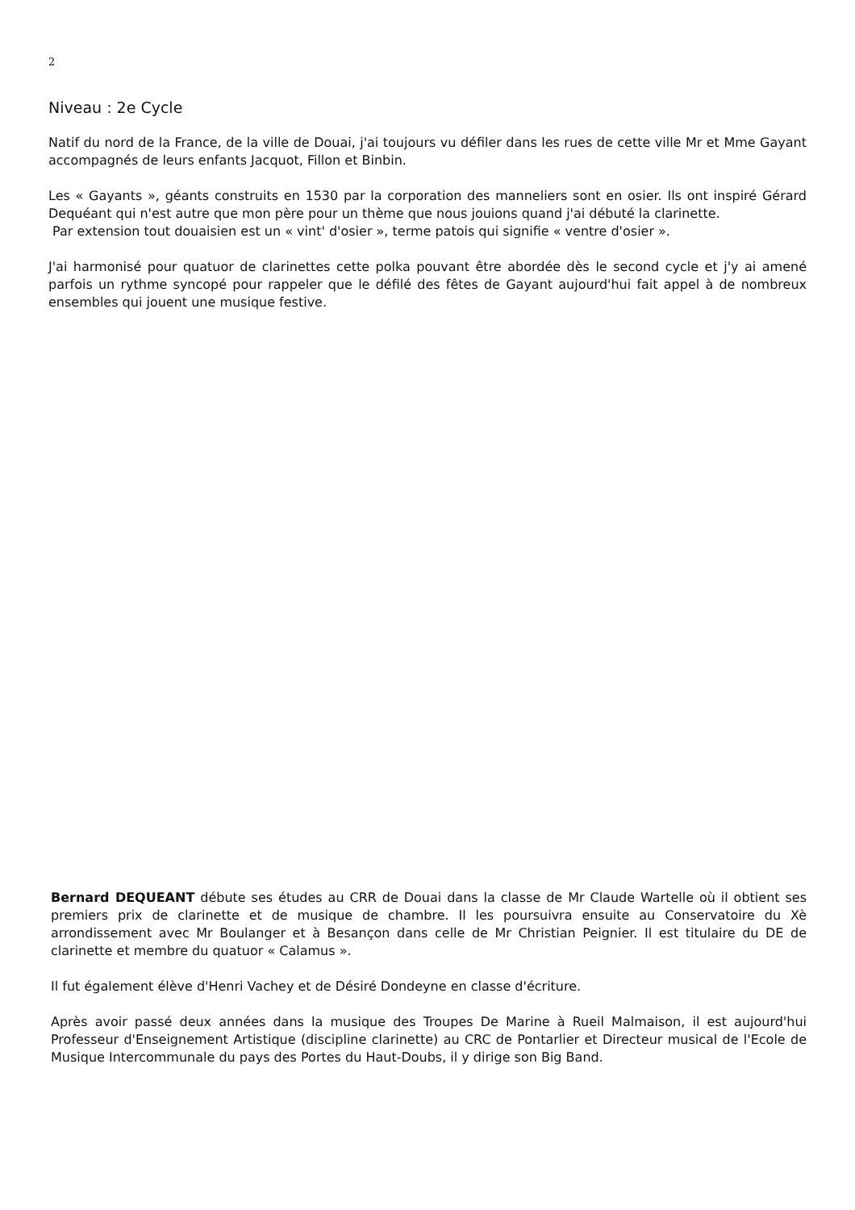2
Niveau : 2e Cycle
Natif du nord de la France, de la ville de Douai, j'ai toujours vu défiler dans les rues de cette ville Mr et Mme Gayant accompagnés de leurs enfants Jacquot, Fillon et Binbin.
Les « Gayants », géants construits en 1530 par la corporation des manneliers sont en osier. Ils ont inspiré Gérard Dequéant qui n'est autre que mon père pour un thème que nous jouions quand j'ai débuté la clarinette.
Par extension tout douaisien est un « vint' d'osier », terme patois qui signifie « ventre d'osier ».
J'ai harmonisé pour quatuor de clarinettes cette polka pouvant être abordée dès le second cycle et j'y ai amené parfois un rythme syncopé pour rappeler que le défilé des fêtes de Gayant aujourd'hui fait appel à de nombreux ensembles qui jouent une musique festive.
Bernard DEQUEANT débute ses études au CRR de Douai dans la classe de Mr Claude Wartelle où il obtient ses premiers prix de clarinette et de musique de chambre. Il les poursuivra ensuite au Conservatoire du Xè arrondissement avec Mr Boulanger et à Besançon dans celle de Mr Christian Peignier. Il est titulaire du DE de clarinette et membre du quatuor « Calamus ».
Il fut également élève d'Henri Vachey et de Désiré Dondeyne en classe d'écriture.
Après avoir passé deux années dans la musique des Troupes De Marine à Rueil Malmaison, il est aujourd'hui Professeur d'Enseignement Artistique (discipline clarinette) au CRC de Pontarlier et Directeur musical de l'Ecole de Musique Intercommunale du pays des Portes du Haut-Doubs, il y dirige son Big Band.